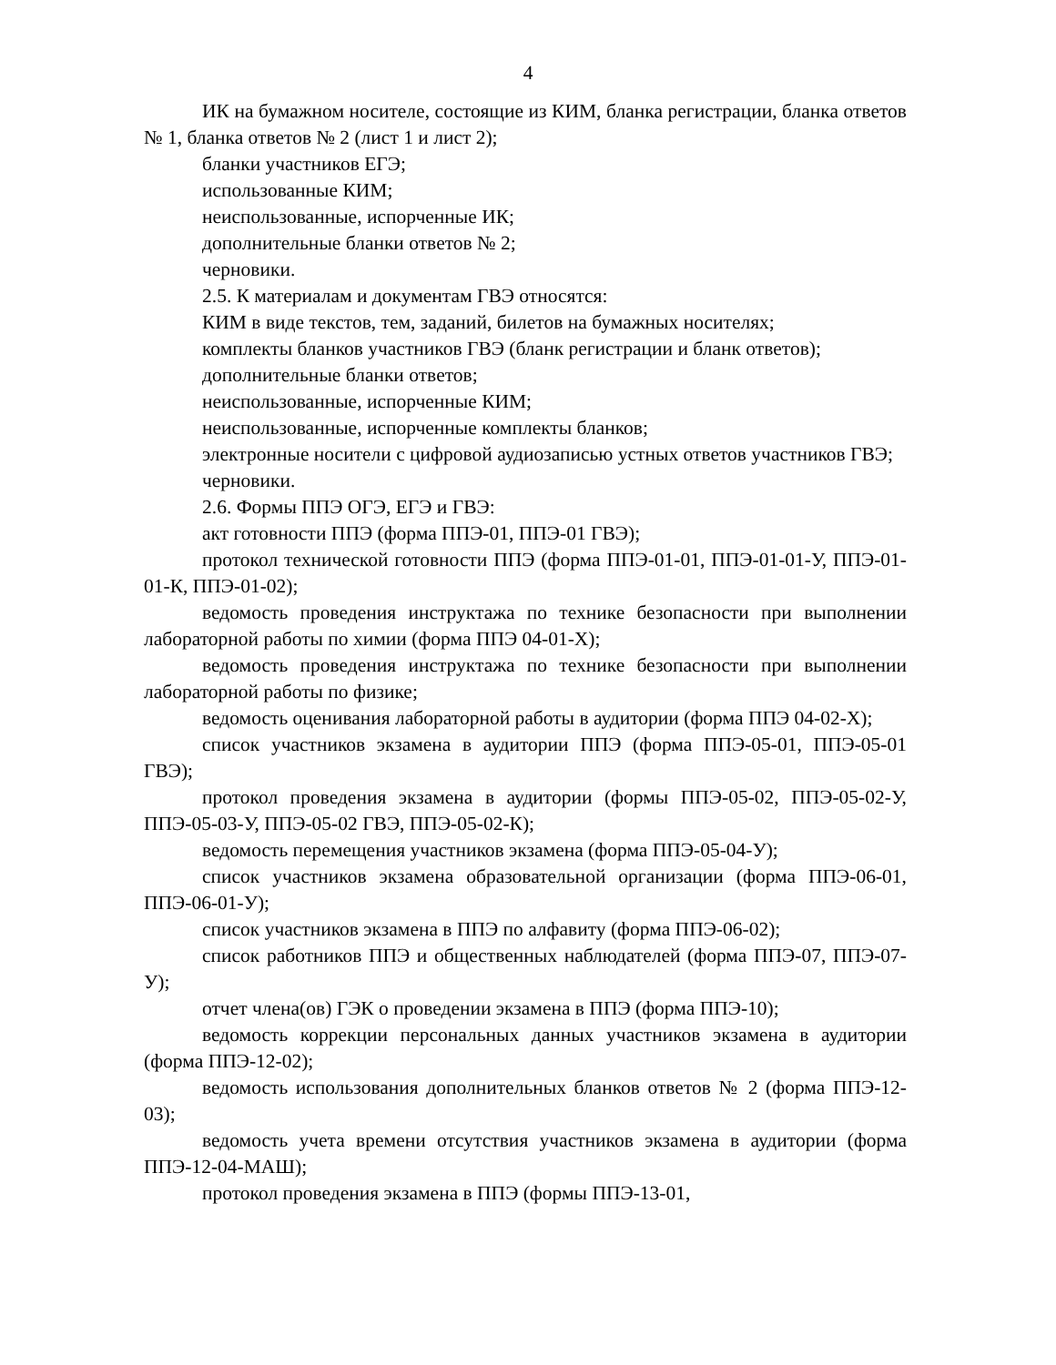4
ИК на бумажном носителе, состоящие из КИМ, бланка регистрации, бланка ответов № 1, бланка ответов № 2 (лист 1 и лист 2);
бланки участников ЕГЭ;
использованные КИМ;
неиспользованные, испорченные ИК;
дополнительные бланки ответов № 2;
черновики.
2.5. К материалам и документам ГВЭ относятся:
КИМ в виде текстов, тем, заданий, билетов на бумажных носителях;
комплекты бланков участников ГВЭ (бланк регистрации и бланк ответов);
дополнительные бланки ответов;
неиспользованные, испорченные КИМ;
неиспользованные, испорченные комплекты бланков;
электронные носители с цифровой аудиозаписью устных ответов участников ГВЭ;
черновики.
2.6. Формы ППЭ ОГЭ, ЕГЭ и ГВЭ:
акт готовности ППЭ (форма ППЭ-01, ППЭ-01 ГВЭ);
протокол технической готовности ППЭ (форма ППЭ-01-01, ППЭ-01-01-У, ППЭ-01-01-К, ППЭ-01-02);
ведомость проведения инструктажа по технике безопасности при выполнении лабораторной работы по химии (форма ППЭ 04-01-Х);
ведомость проведения инструктажа по технике безопасности при выполнении лабораторной работы по физике;
ведомость оценивания лабораторной работы в аудитории (форма ППЭ 04-02-Х);
список участников экзамена в аудитории ППЭ (форма ППЭ-05-01, ППЭ-05-01 ГВЭ);
протокол проведения экзамена в аудитории (формы ППЭ-05-02, ППЭ-05-02-У, ППЭ-05-03-У, ППЭ-05-02 ГВЭ, ППЭ-05-02-К);
ведомость перемещения участников экзамена (форма ППЭ-05-04-У);
список участников экзамена образовательной организации (форма ППЭ-06-01, ППЭ-06-01-У);
список участников экзамена в ППЭ по алфавиту (форма ППЭ-06-02);
список работников ППЭ и общественных наблюдателей (форма ППЭ-07, ППЭ-07-У);
отчет члена(ов) ГЭК о проведении экзамена в ППЭ (форма ППЭ-10);
ведомость коррекции персональных данных участников экзамена в аудитории (форма ППЭ-12-02);
ведомость использования дополнительных бланков ответов № 2 (форма ППЭ-12-03);
ведомость учета времени отсутствия участников экзамена в аудитории (форма ППЭ-12-04-МАШ);
протокол проведения экзамена в ППЭ (формы ППЭ-13-01,